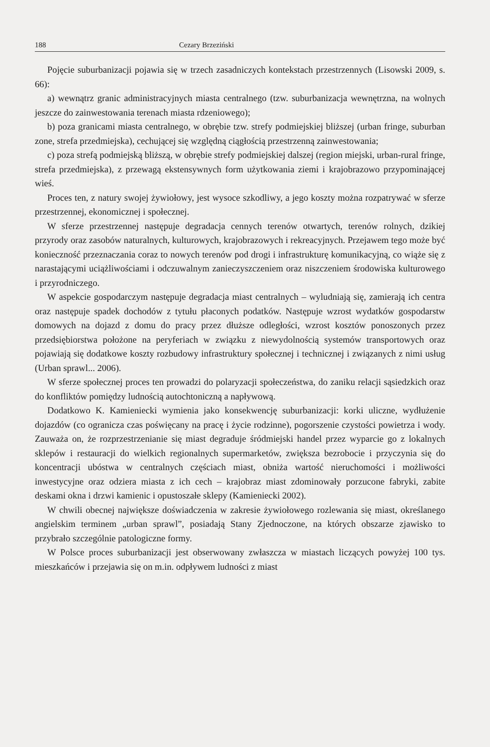188 Cezary Brzeziński
Pojęcie suburbanizacji pojawia się w trzech zasadniczych kontekstach przestrzennych (Lisowski 2009, s. 66):
a) wewnątrz granic administracyjnych miasta centralnego (tzw. suburbanizacja wewnętrzna, na wolnych jeszcze do zainwestowania terenach miasta rdzeniowego);
b) poza granicami miasta centralnego, w obrębie tzw. strefy podmiejskiej bliższej (urban fringe, suburban zone, strefa przedmiejska), cechującej się względną ciągłością przestrzenną zainwestowania;
c) poza strefą podmiejską bliższą, w obrębie strefy podmiejskiej dalszej (region miejski, urban-rural fringe, strefa przedmiejska), z przewagą ekstensywnych form użytkowania ziemi i krajobrazowo przypominającej wieś.
Proces ten, z natury swojej żywiołowy, jest wysoce szkodliwy, a jego koszty można rozpatrywać w sferze przestrzennej, ekonomicznej i społecznej.
W sferze przestrzennej następuje degradacja cennych terenów otwartych, terenów rolnych, dzikiej przyrody oraz zasobów naturalnych, kulturowych, krajobrazowych i rekreacyjnych. Przejawem tego może być konieczność przeznaczania coraz to nowych terenów pod drogi i infrastrukturę komunikacyjną, co wiąże się z narastającymi uciążliwościami i odczuwalnym zanieczyszczeniem oraz niszczeniem środowiska kulturowego i przyrodniczego.
W aspekcie gospodarczym następuje degradacja miast centralnych – wyludniają się, zamierają ich centra oraz następuje spadek dochodów z tytułu płaconych podatków. Następuje wzrost wydatków gospodarstw domowych na dojazd z domu do pracy przez dłuższe odległości, wzrost kosztów ponoszonych przez przedsiębiorstwa położone na peryferiach w związku z niewydolnością systemów transportowych oraz pojawiają się dodatkowe koszty rozbudowy infrastruktury społecznej i technicznej i związanych z nimi usług (Urban sprawl... 2006).
W sferze społecznej proces ten prowadzi do polaryzacji społeczeństwa, do zaniku relacji sąsiedzkich oraz do konfliktów pomiędzy ludnością autochtoniczną a napływową.
Dodatkowo K. Kamieniecki wymienia jako konsekwencję suburbanizacji: korki uliczne, wydłużenie dojazdów (co ogranicza czas poświęcany na pracę i życie rodzinne), pogorszenie czystości powietrza i wody. Zauważa on, że rozprzestrzenianie się miast degraduje śródmiejski handel przez wyparcie go z lokalnych sklepów i restauracji do wielkich regionalnych supermarketów, zwiększa bezrobocie i przyczynia się do koncentracji ubóstwa w centralnych częściach miast, obniża wartość nieruchomości i możliwości inwestycyjne oraz odziera miasta z ich cech – krajobraz miast zdominowały porzucone fabryki, zabite deskami okna i drzwi kamienic i opustoszałe sklepy (Kamieniecki 2002).
W chwili obecnej największe doświadczenia w zakresie żywiołowego rozlewania się miast, określanego angielskim terminem „urban sprawl”, posiadają Stany Zjednoczone, na których obszarze zjawisko to przybrało szczególnie patologiczne formy.
W Polsce proces suburbanizacji jest obserwowany zwłaszcza w miastach liczących powyżej 100 tys. mieszkańców i przejawia się on m.in. odpływem ludności z miast